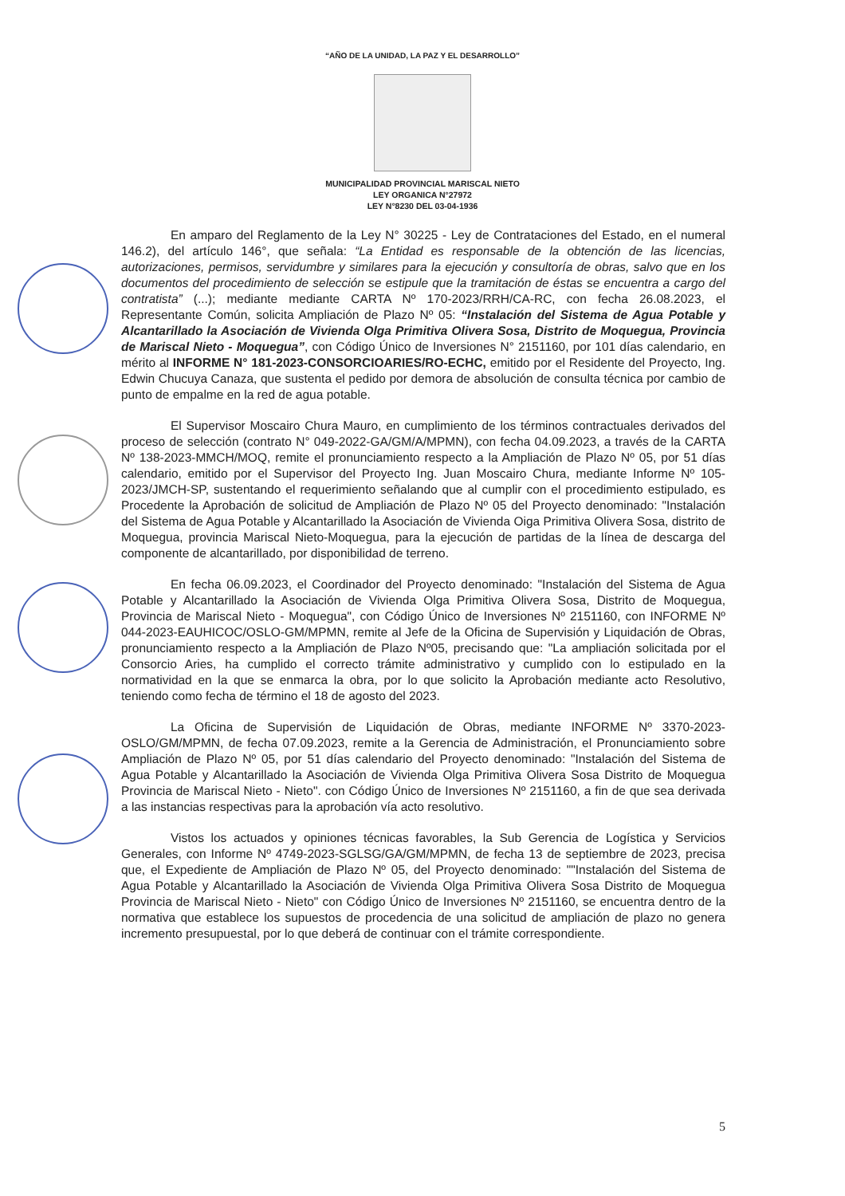“AÑO DE LA UNIDAD, LA PAZ Y EL DESARROLLO”
MUNICIPALIDAD PROVINCIAL MARISCAL NIETO
LEY ORGANICA N°27972
LEY N°8230 DEL 03-04-1936
En amparo del Reglamento de la Ley N° 30225 - Ley de Contrataciones del Estado, en el numeral 146.2), del artículo 146°, que señala: “La Entidad es responsable de la obtención de las licencias, autorizaciones, permisos, servidumbre y similares para la ejecución y consultoría de obras, salvo que en los documentos del procedimiento de selección se estipule que la tramitación de éstas se encuentra a cargo del contratista” (...); mediante mediante CARTA Nº 170-2023/RRH/CA-RC, con fecha 26.08.2023, el Representante Común, solicita Ampliación de Plazo Nº 05: “Instalación del Sistema de Agua Potable y Alcantarillado la Asociación de Vivienda Olga Primitiva Olivera Sosa, Distrito de Moquegua, Provincia de Mariscal Nieto - Moquegua”, con Código Único de Inversiones N° 2151160, por 101 días calendario, en mérito al INFORME N° 181-2023-CONSORCIOARIES/RO-ECHC, emitido por el Residente del Proyecto, Ing. Edwin Chucuya Canaza, que sustenta el pedido por demora de absolución de consulta técnica por cambio de punto de empalme en la red de agua potable.
El Supervisor Moscairo Chura Mauro, en cumplimiento de los términos contractuales derivados del proceso de selección (contrato N° 049-2022-GA/GM/A/MPMN), con fecha 04.09.2023, a través de la CARTA Nº 138-2023-MMCH/MOQ, remite el pronunciamiento respecto a la Ampliación de Plazo Nº 05, por 51 días calendario, emitido por el Supervisor del Proyecto Ing. Juan Moscairo Chura, mediante Informe Nº 105-2023/JMCH-SP, sustentando el requerimiento señalando que al cumplir con el procedimiento estipulado, es Procedente la Aprobación de solicitud de Ampliación de Plazo Nº 05 del Proyecto denominado: "Instalación del Sistema de Agua Potable y Alcantarillado la Asociación de Vivienda Oiga Primitiva Olivera Sosa, distrito de Moquegua, provincia Mariscal Nieto-Moquegua, para la ejecución de partidas de la línea de descarga del componente de alcantarillado, por disponibilidad de terreno.
En fecha 06.09.2023, el Coordinador del Proyecto denominado: "Instalación del Sistema de Agua Potable y Alcantarillado la Asociación de Vivienda Olga Primitiva Olivera Sosa, Distrito de Moquegua, Provincia de Mariscal Nieto - Moquegua", con Código Único de Inversiones Nº 2151160, con INFORME Nº 044-2023-EAUHICOC/OSLO-GM/MPMN, remite al Jefe de la Oficina de Supervisión y Liquidación de Obras, pronunciamiento respecto a la Ampliación de Plazo Nº05, precisando que: "La ampliación solicitada por el Consorcio Aries, ha cumplido el correcto trámite administrativo y cumplido con lo estipulado en la normatividad en la que se enmarca la obra, por lo que solicito la Aprobación mediante acto Resolutivo, teniendo como fecha de término el 18 de agosto del 2023.
La Oficina de Supervisión de Liquidación de Obras, mediante INFORME Nº 3370-2023-OSLO/GM/MPMN, de fecha 07.09.2023, remite a la Gerencia de Administración, el Pronunciamiento sobre Ampliación de Plazo Nº 05, por 51 días calendario del Proyecto denominado: "Instalación del Sistema de Agua Potable y Alcantarillado la Asociación de Vivienda Olga Primitiva Olivera Sosa Distrito de Moquegua Provincia de Mariscal Nieto - Nieto". con Código Único de Inversiones Nº 2151160, a fin de que sea derivada a las instancias respectivas para la aprobación vía acto resolutivo.
Vistos los actuados y opiniones técnicas favorables, la Sub Gerencia de Logística y Servicios Generales, con Informe Nº 4749-2023-SGLSG/GA/GM/MPMN, de fecha 13 de septiembre de 2023, precisa que, el Expediente de Ampliación de Plazo Nº 05, del Proyecto denominado: ""Instalación del Sistema de Agua Potable y Alcantarillado la Asociación de Vivienda Olga Primitiva Olivera Sosa Distrito de Moquegua Provincia de Mariscal Nieto - Nieto" con Código Único de Inversiones Nº 2151160, se encuentra dentro de la normativa que establece los supuestos de procedencia de una solicitud de ampliación de plazo no genera incremento presupuestal, por lo que deberá de continuar con el trámite correspondiente.
5